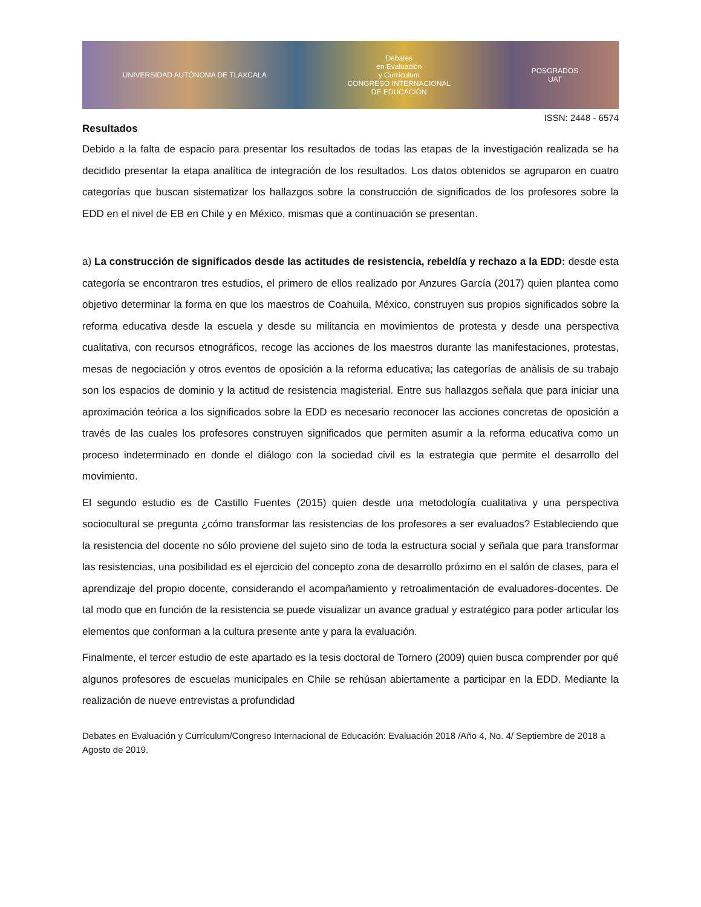UNIVERSIDAD AUTÓNOMA DE TLAXCALA
Debates
en Evaluación
y Currículum
CONGRESO INTERNACIONAL
DE EDUCACIÓN
POSGRADOS
UAT
ISSN: 2448 - 6574
Resultados
Debido a la falta de espacio para presentar los resultados de todas las etapas de la investigación realizada se ha decidido presentar la etapa analítica de integración de los resultados. Los datos obtenidos se agruparon en cuatro categorías que buscan sistematizar los hallazgos sobre la construcción de significados de los profesores sobre la EDD en el nivel de EB en Chile y en México, mismas que a continuación se presentan.
a) La construcción de significados desde las actitudes de resistencia, rebeldía y rechazo a la EDD: desde esta categoría se encontraron tres estudios, el primero de ellos realizado por Anzures García (2017) quien plantea como objetivo determinar la forma en que los maestros de Coahuila, México, construyen sus propios significados sobre la reforma educativa desde la escuela y desde su militancia en movimientos de protesta y desde una perspectiva cualitativa, con recursos etnográficos, recoge las acciones de los maestros durante las manifestaciones, protestas, mesas de negociación y otros eventos de oposición a la reforma educativa; las categorías de análisis de su trabajo son los espacios de dominio y la actitud de resistencia magisterial. Entre sus hallazgos señala que para iniciar una aproximación teórica a los significados sobre la EDD es necesario reconocer las acciones concretas de oposición a través de las cuales los profesores construyen significados que permiten asumir a la reforma educativa como un proceso indeterminado en donde el diálogo con la sociedad civil es la estrategia que permite el desarrollo del movimiento.
El segundo estudio es de Castillo Fuentes (2015) quien desde una metodología cualitativa y una perspectiva sociocultural se pregunta ¿cómo transformar las resistencias de los profesores a ser evaluados? Estableciendo que la resistencia del docente no sólo proviene del sujeto sino de toda la estructura social y señala que para transformar las resistencias, una posibilidad es el ejercicio del concepto zona de desarrollo próximo en el salón de clases, para el aprendizaje del propio docente, considerando el acompañamiento y retroalimentación de evaluadores-docentes. De tal modo que en función de la resistencia se puede visualizar un avance gradual y estratégico para poder articular los elementos que conforman a la cultura presente ante y para la evaluación.
Finalmente, el tercer estudio de este apartado es la tesis doctoral de Tornero (2009) quien busca comprender por qué algunos profesores de escuelas municipales en Chile se rehúsan abiertamente a participar en la EDD. Mediante la realización de nueve entrevistas a profundidad
Debates en Evaluación y Currículum/Congreso Internacional de Educación: Evaluación 2018 /Año 4, No. 4/ Septiembre de 2018 a Agosto de 2019.